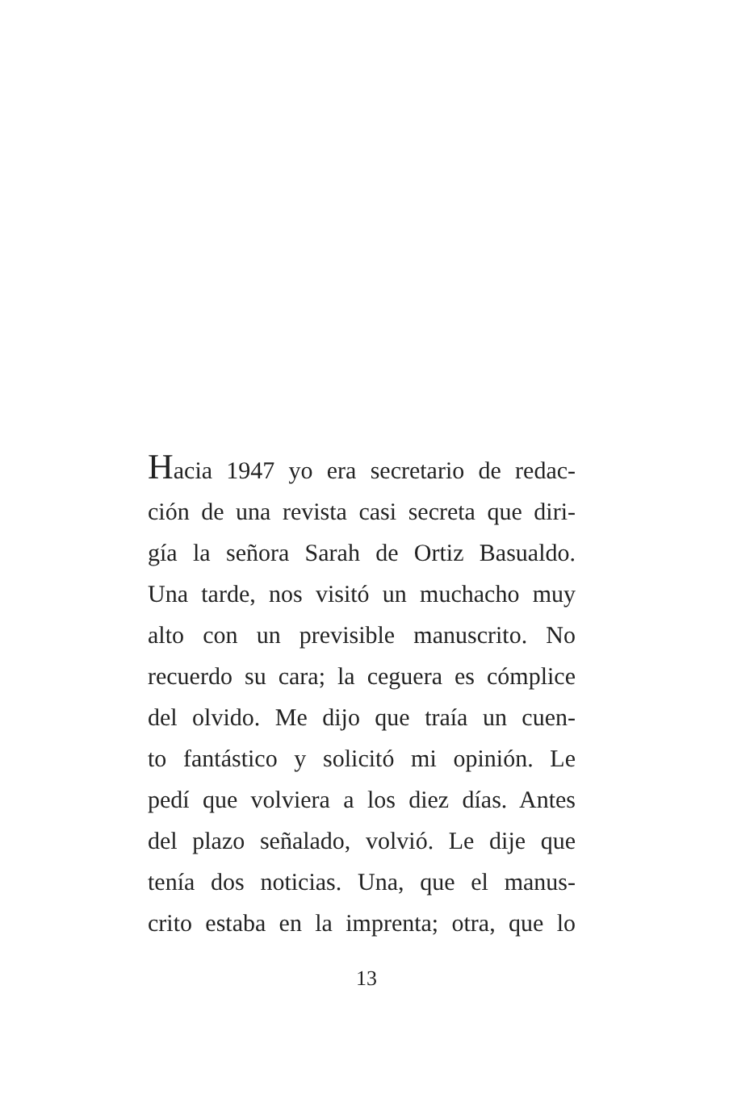Hacia 1947 yo era secretario de redac-
ción de una revista casi secreta que diri-
gía la señora Sarah de Ortiz Basualdo.
Una tarde, nos visitó un muchacho muy
alto con un previsible manuscrito. No
recuerdo su cara; la ceguera es cómplice
del olvido. Me dijo que traía un cuen-
to fantástico y solicitó mi opinión. Le
pedí que volviera a los diez días. Antes
del plazo señalado, volvió. Le dije que
tenía dos noticias. Una, que el manus-
crito estaba en la imprenta; otra, que lo
13